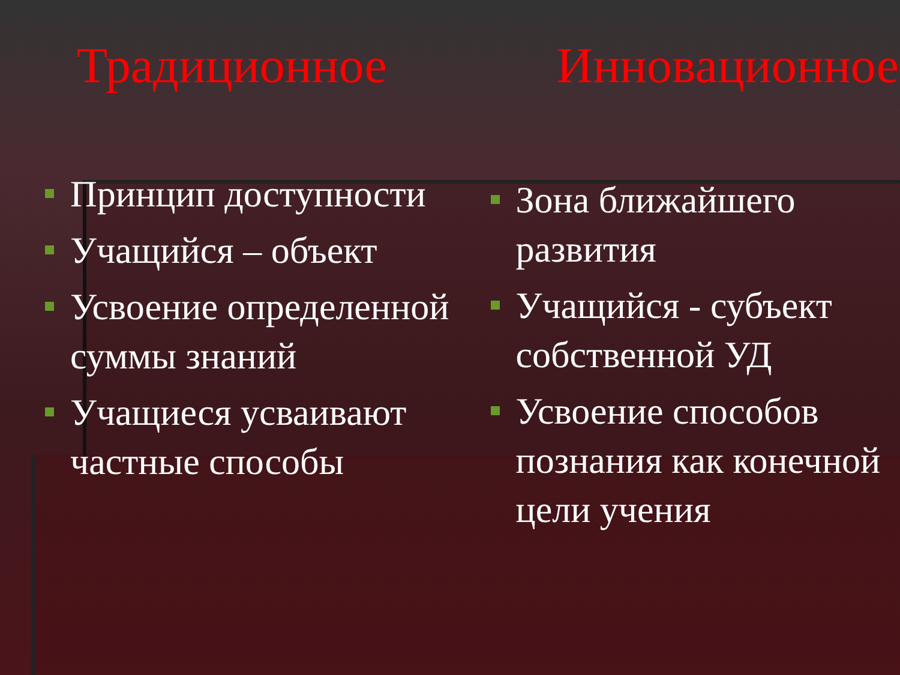Традиционное
Принцип доступности
Учащийся – объект
Усвоение определенной суммы знаний
Учащиеся усваивают частные способы
Инновационное
Зона ближайшего развития
Учащийся - субъект собственной УД
Усвоение способов познания как конечной цели учения